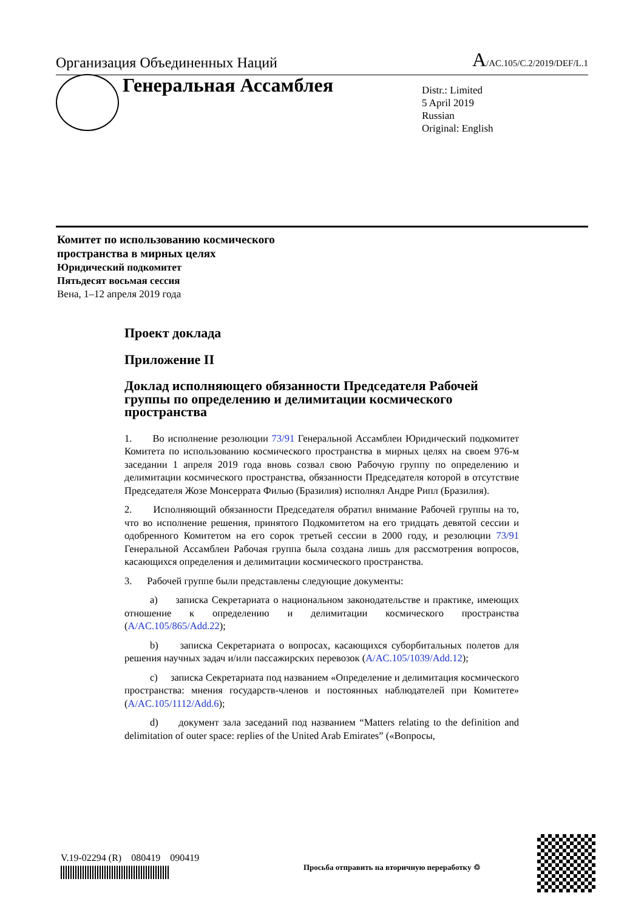Организация Объединенных Наций A/AC.105/C.2/2019/DEF/L.1
Генеральная Ассамблея
Distr.: Limited
5 April 2019
Russian
Original: English
Комитет по использованию космического
пространства в мирных целях
Юридический подкомитет
Пятьдесят восьмая сессия
Вена, 1–12 апреля 2019 года
Проект доклада
Приложение II
Доклад исполняющего обязанности Председателя Рабочей группы по определению и делимитации космического пространства
1. Во исполнение резолюции 73/91 Генеральной Ассамблеи Юридический подкомитет Комитета по использованию космического пространства в мирных целях на своем 976-м заседании 1 апреля 2019 года вновь созвал свою Рабочую группу по определению и делимитации космического пространства, обязанности Председателя которой в отсутствие Председателя Жозе Монсеррата Филью (Бразилия) исполнял Андре Рипл (Бразилия).
2. Исполняющий обязанности Председателя обратил внимание Рабочей группы на то, что во исполнение решения, принятого Подкомитетом на его тридцать девятой сессии и одобренного Комитетом на его сорок третьей сессии в 2000 году, и резолюции 73/91 Генеральной Ассамблеи Рабочая группа была создана лишь для рассмотрения вопросов, касающихся определения и делимитации космического пространства.
3. Рабочей группе были представлены следующие документы:
a) записка Секретариата о национальном законодательстве и практике, имеющих отношение к определению и делимитации космического пространства (A/AC.105/865/Add.22);
b) записка Секретариата о вопросах, касающихся суборбитальных полетов для решения научных задач и/или пассажирских перевозок (A/AC.105/1039/Add.12);
c) записка Секретариата под названием «Определение и делимитация космического пространства: мнения государств-членов и постоянных наблюдателей при Комитете» (A/AC.105/1112/Add.6);
d) документ зала заседаний под названием “Matters relating to the definition and delimitation of outer space: replies of the United Arab Emirates” («Вопросы,
V.19-02294 (R) 080419 090419
Просьба отправить на вторичную переработку ♲